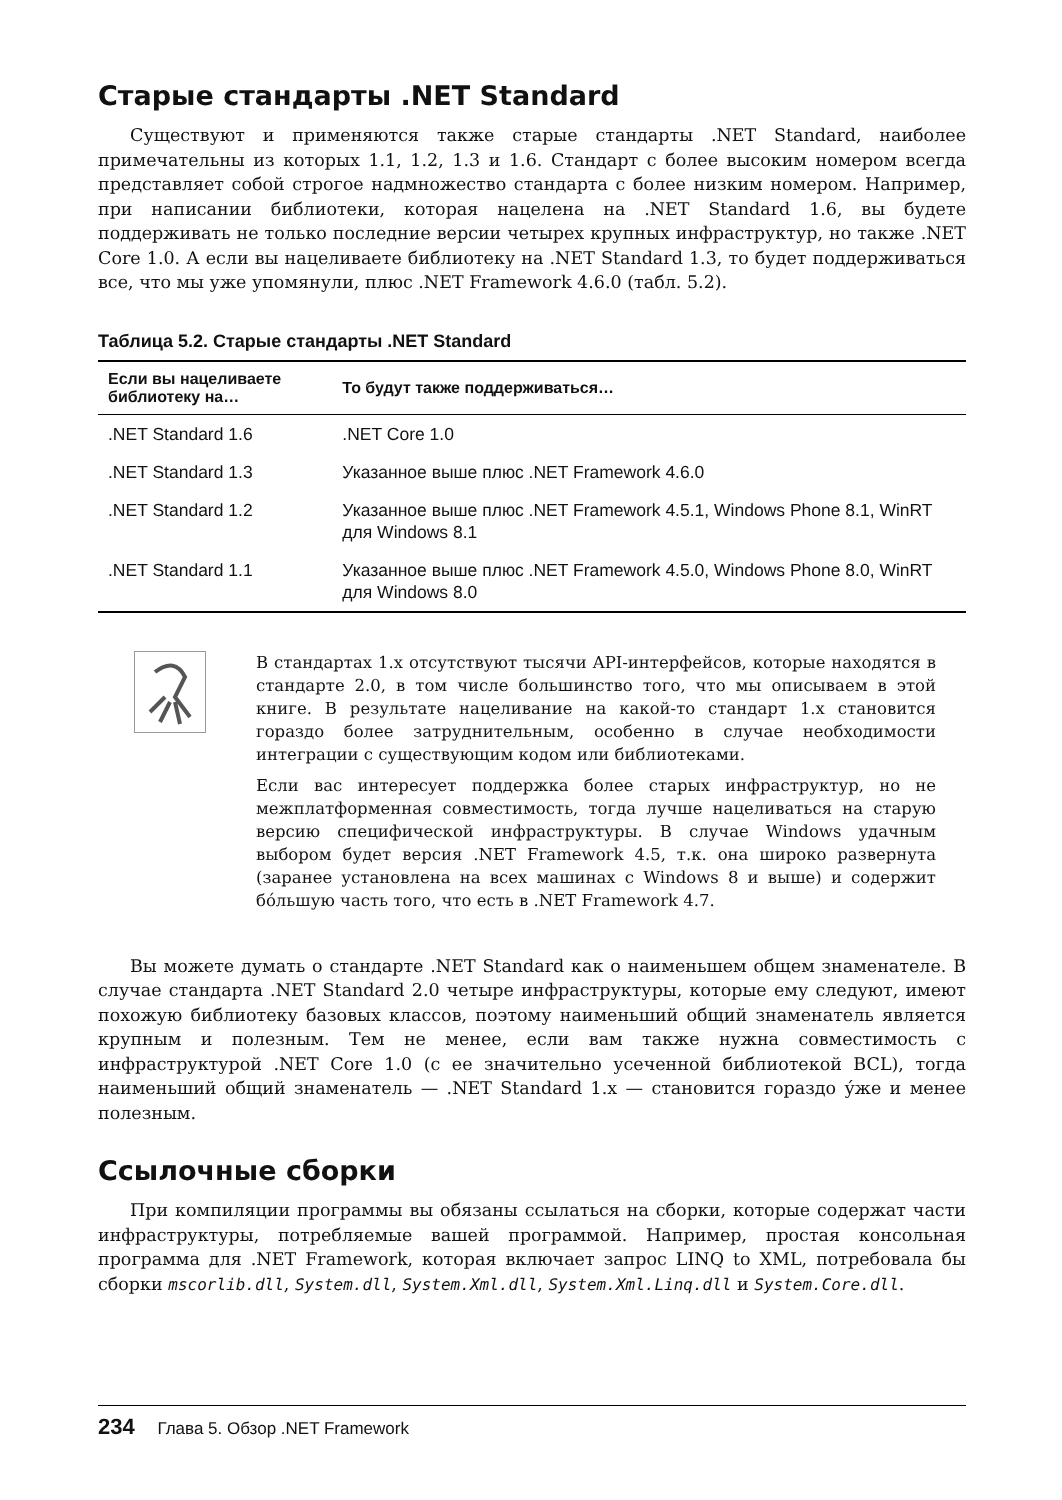Старые стандарты .NET Standard
Существуют и применяются также старые стандарты .NET Standard, наиболее примечательны из которых 1.1, 1.2, 1.3 и 1.6. Стандарт с более высоким номером всегда представляет собой строгое надмножество стандарта с более низким номером. Например, при написании библиотеки, которая нацелена на .NET Standard 1.6, вы будете поддерживать не только последние версии четырех крупных инфраструктур, но также .NET Core 1.0. А если вы нацеливаете библиотеку на .NET Standard 1.3, то будет поддерживаться все, что мы уже упомянули, плюс .NET Framework 4.6.0 (табл. 5.2).
Таблица 5.2. Старые стандарты .NET Standard
| Если вы нацеливаете библиотеку на… | То будут также поддерживаться… |
| --- | --- |
| .NET Standard 1.6 | .NET Core 1.0 |
| .NET Standard 1.3 | Указанное выше плюс .NET Framework 4.6.0 |
| .NET Standard 1.2 | Указанное выше плюс .NET Framework 4.5.1, Windows Phone 8.1, WinRT для Windows 8.1 |
| .NET Standard 1.1 | Указанное выше плюс .NET Framework 4.5.0, Windows Phone 8.0, WinRT для Windows 8.0 |
В стандартах 1.x отсутствуют тысячи API-интерфейсов, которые находятся в стандарте 2.0, в том числе большинство того, что мы описываем в этой книге. В результате нацеливание на какой-то стандарт 1.x становится гораздо более затруднительным, особенно в случае необходимости интеграции с существующим кодом или библиотеками.
Если вас интересует поддержка более старых инфраструктур, но не межплатформенная совместимость, тогда лучше нацеливаться на старую версию специфической инфраструктуры. В случае Windows удачным выбором будет версия .NET Framework 4.5, т.к. она широко развернута (заранее установлена на всех машинах с Windows 8 и выше) и содержит бо́льшую часть того, что есть в .NET Framework 4.7.
Вы можете думать о стандарте .NET Standard как о наименьшем общем знаменателе. В случае стандарта .NET Standard 2.0 четыре инфраструктуры, которые ему следуют, имеют похожую библиотеку базовых классов, поэтому наименьший общий знаменатель является крупным и полезным. Тем не менее, если вам также нужна совместимость с инфраструктурой .NET Core 1.0 (с ее значительно усеченной библиотекой BCL), тогда наименьший общий знаменатель — .NET Standard 1.x — становится гораздо у́же и менее полезным.
Ссылочные сборки
При компиляции программы вы обязаны ссылаться на сборки, которые содержат части инфраструктуры, потребляемые вашей программой. Например, простая консольная программа для .NET Framework, которая включает запрос LINQ to XML, потребовала бы сборки mscorlib.dll, System.dll, System.Xml.dll, System.Xml.Linq.dll и System.Core.dll.
234 Глава 5. Обзор .NET Framework